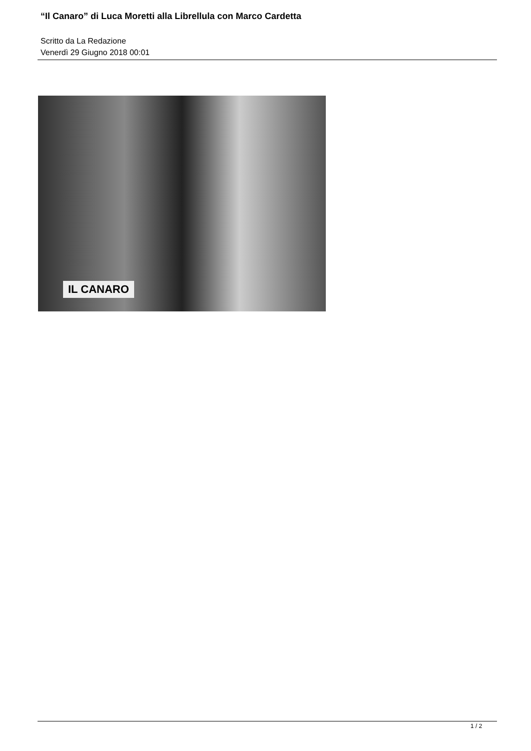“Il Canaro” di Luca Moretti alla Librellula con Marco Cardetta
Scritto da La Redazione
Venerdì 29 Giugno 2018 00:01
IL CANARO
1 / 2